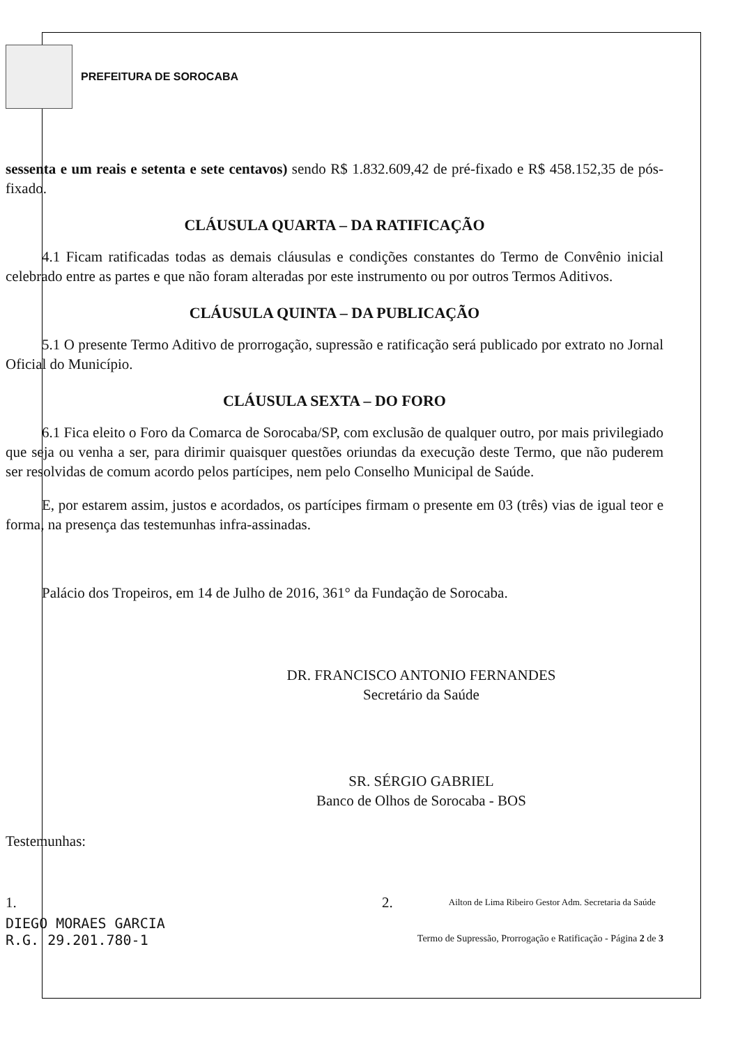PREFEITURA DE SOROCABA
sessenta e um reais e setenta e sete centavos) sendo R$ 1.832.609,42 de pré-fixado e R$ 458.152,35 de pós-fixado.
CLÁUSULA QUARTA – DA RATIFICAÇÃO
4.1 Ficam ratificadas todas as demais cláusulas e condições constantes do Termo de Convênio inicial celebrado entre as partes e que não foram alteradas por este instrumento ou por outros Termos Aditivos.
CLÁUSULA QUINTA – DA PUBLICAÇÃO
5.1 O presente Termo Aditivo de prorrogação, supressão e ratificação será publicado por extrato no Jornal Oficial do Município.
CLÁUSULA SEXTA – DO FORO
6.1 Fica eleito o Foro da Comarca de Sorocaba/SP, com exclusão de qualquer outro, por mais privilegiado que seja ou venha a ser, para dirimir quaisquer questões oriundas da execução deste Termo, que não puderem ser resolvidas de comum acordo pelos partícipes, nem pelo Conselho Municipal de Saúde.
E, por estarem assim, justos e acordados, os partícipes firmam o presente em 03 (três) vias de igual teor e forma, na presença das testemunhas infra-assinadas.
Palácio dos Tropeiros, em 14 de Julho de 2016, 361° da Fundação de Sorocaba.
DR. FRANCISCO ANTONIO FERNANDES
Secretário da Saúde
SR. SÉRGIO GABRIEL
Banco de Olhos de Sorocaba - BOS
Testemunhas:
1. 2. Ailton de Lima Ribeiro Gestor Adm. Secretaria da Saúde
DIEGO MORAES GARCIA
R.G. 29.201.780-1
Termo de Supressão, Prorrogação e Ratificação - Página 2 de 3